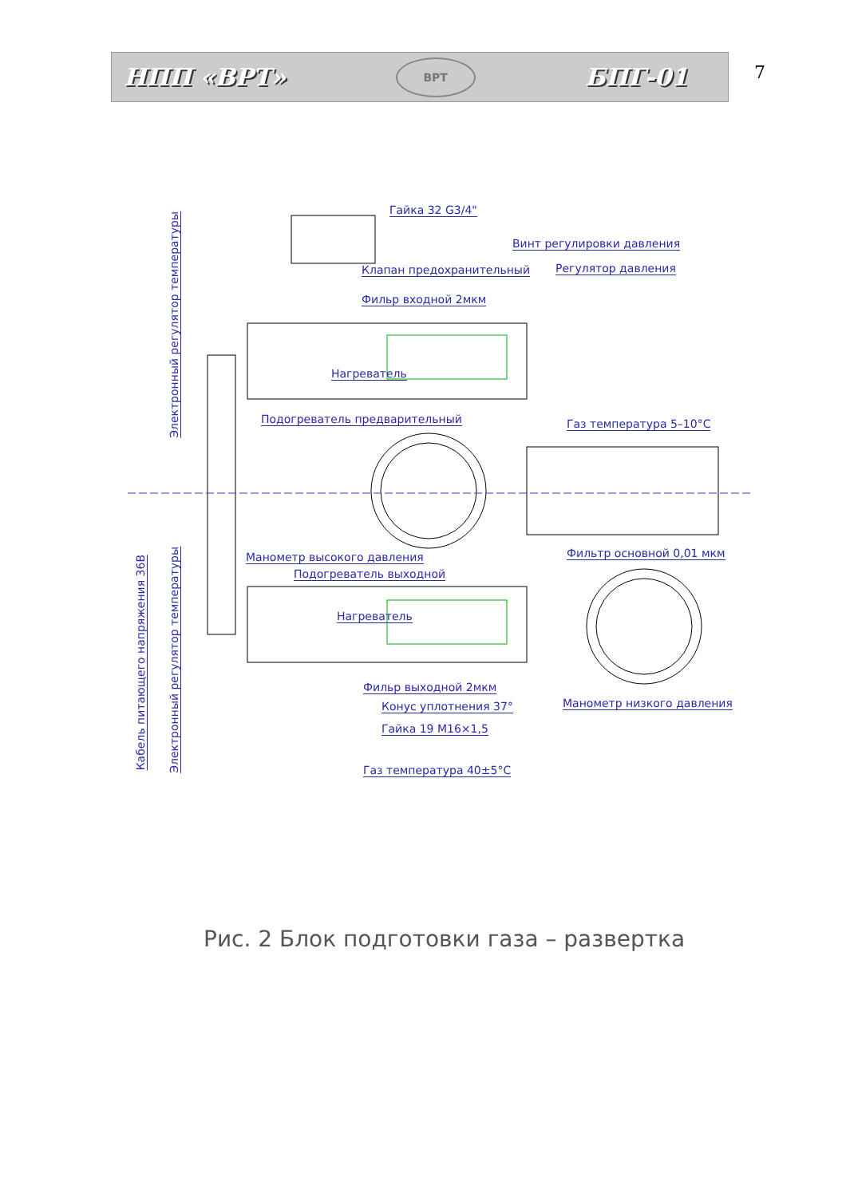НПП «ВРТ»
ВРТ
БПГ-01
7
Гайка 32 G3/4"
Винт регулировки давления
Клапан предохранительный Регулятор давления
Фильр входной 2мкм
Нагреватель
Подогреватель предварительный Газ температура 5–10°С
Фильтр основной 0,01 мкм
Манометр высокого давления
Подогреватель выходной
Нагреватель
Фильр выходной 2мкм
Конус уплотнения 37°
Гайка 19 М16×1,5
Манометр низкого давления
Газ температура 40±5°С
Электронный регулятор температуры
Электронный регулятор температуры
Кабель питающего напряжения 36В
Рис. 2 Блок подготовки газа – развертка